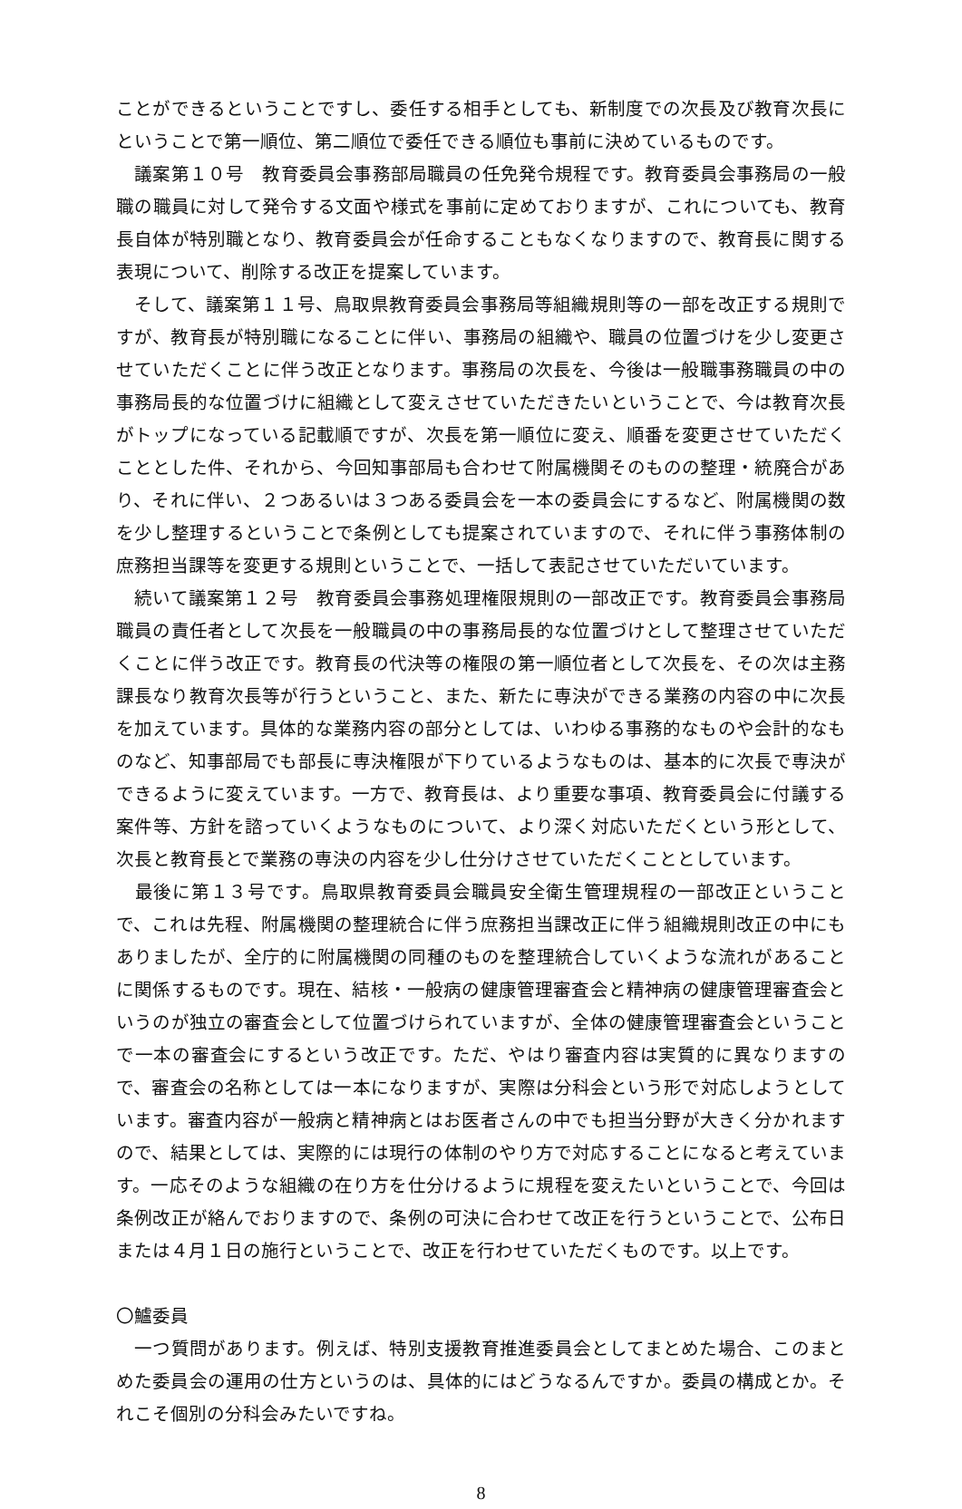ことができるということですし、委任する相手としても、新制度での次長及び教育次長にということで第一順位、第二順位で委任できる順位も事前に決めているものです。
　議案第１０号　教育委員会事務部局職員の任免発令規程です。教育委員会事務局の一般職の職員に対して発令する文面や様式を事前に定めておりますが、これについても、教育長自体が特別職となり、教育委員会が任命することもなくなりますので、教育長に関する表現について、削除する改正を提案しています。
　そして、議案第１１号、鳥取県教育委員会事務局等組織規則等の一部を改正する規則ですが、教育長が特別職になることに伴い、事務局の組織や、職員の位置づけを少し変更させていただくことに伴う改正となります。事務局の次長を、今後は一般職事務職員の中の事務局長的な位置づけに組織として変えさせていただきたいということで、今は教育次長がトップになっている記載順ですが、次長を第一順位に変え、順番を変更させていただくこととした件、それから、今回知事部局も合わせて附属機関そのものの整理・統廃合があり、それに伴い、２つあるいは３つある委員会を一本の委員会にするなど、附属機関の数を少し整理するということで条例としても提案されていますので、それに伴う事務体制の庶務担当課等を変更する規則ということで、一括して表記させていただいています。
　続いて議案第１２号　教育委員会事務処理権限規則の一部改正です。教育委員会事務局職員の責任者として次長を一般職員の中の事務局長的な位置づけとして整理させていただくことに伴う改正です。教育長の代決等の権限の第一順位者として次長を、その次は主務課長なり教育次長等が行うということ、また、新たに専決ができる業務の内容の中に次長を加えています。具体的な業務内容の部分としては、いわゆる事務的なものや会計的なものなど、知事部局でも部長に専決権限が下りているようなものは、基本的に次長で専決ができるように変えています。一方で、教育長は、より重要な事項、教育委員会に付議する案件等、方針を諮っていくようなものについて、より深く対応いただくという形として、次長と教育長とで業務の専決の内容を少し仕分けさせていただくこととしています。
　最後に第１３号です。鳥取県教育委員会職員安全衛生管理規程の一部改正ということで、これは先程、附属機関の整理統合に伴う庶務担当課改正に伴う組織規則改正の中にもありましたが、全庁的に附属機関の同種のものを整理統合していくような流れがあることに関係するものです。現在、結核・一般病の健康管理審査会と精神病の健康管理審査会というのが独立の審査会として位置づけられていますが、全体の健康管理審査会ということで一本の審査会にするという改正です。ただ、やはり審査内容は実質的に異なりますので、審査会の名称としては一本になりますが、実際は分科会という形で対応しようとしています。審査内容が一般病と精神病とはお医者さんの中でも担当分野が大きく分かれますので、結果としては、実際的には現行の体制のやり方で対応することになると考えています。一応そのような組織の在り方を仕分けるように規程を変えたいということで、今回は条例改正が絡んでおりますので、条例の可決に合わせて改正を行うということで、公布日または４月１日の施行ということで、改正を行わせていただくものです。以上です。
〇鱸委員
　一つ質問があります。例えば、特別支援教育推進委員会としてまとめた場合、このまとめた委員会の運用の仕方というのは、具体的にはどうなるんですか。委員の構成とか。それこそ個別の分科会みたいですね。
8